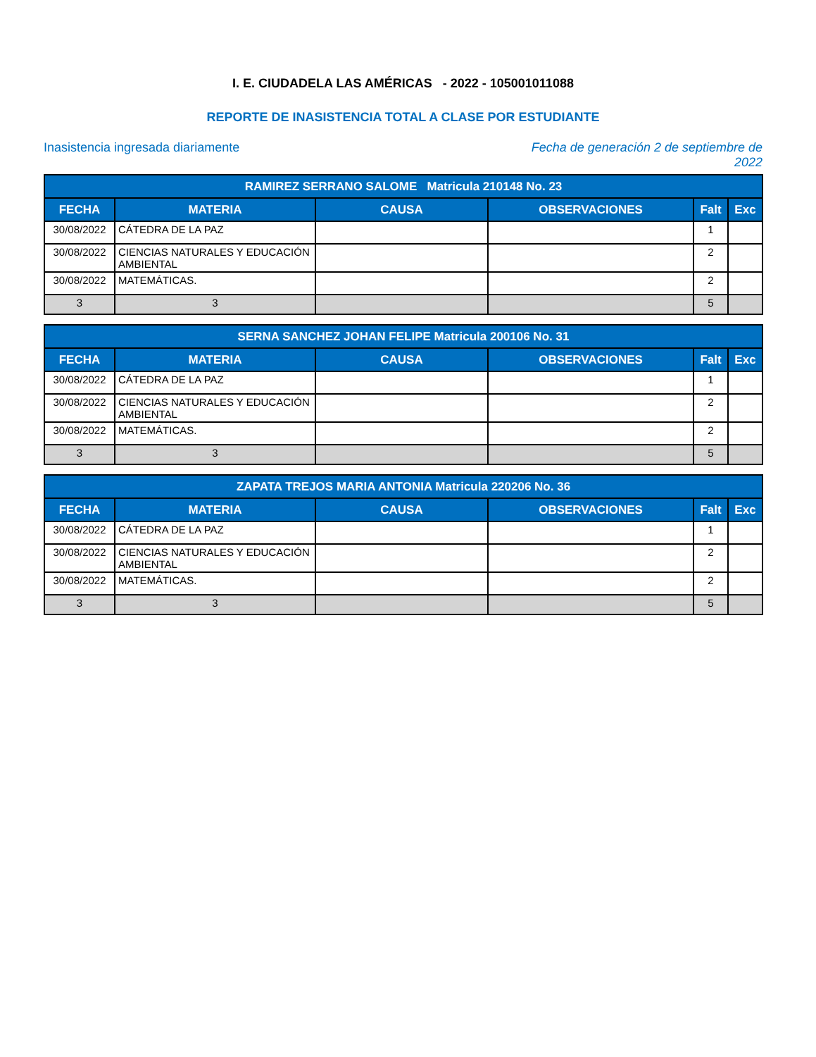I. E. CIUDADELA LAS AMÉRICAS - 2022 - 105001011088
REPORTE DE INASISTENCIA TOTAL A CLASE POR ESTUDIANTE
Inasistencia ingresada diariamente Fecha de generación 2 de septiembre de 2022
| RAMIREZ SERRANO SALOME Matricula 210148 No. 23 | | | | | |
| --- | --- | --- | --- | --- | --- |
| FECHA | MATERIA | CAUSA | OBSERVACIONES | Falt | Exc |
| 30/08/2022 | CÁTEDRA DE LA PAZ | | | 1 | |
| 30/08/2022 | CIENCIAS NATURALES Y EDUCACIÓN AMBIENTAL | | | 2 | |
| 30/08/2022 | MATEMÁTICAS. | | | 2 | |
| 3 | 3 | | | 5 | |
| SERNA SANCHEZ JOHAN FELIPE Matricula 200106 No. 31 | | | | | |
| --- | --- | --- | --- | --- | --- |
| FECHA | MATERIA | CAUSA | OBSERVACIONES | Falt | Exc |
| 30/08/2022 | CÁTEDRA DE LA PAZ | | | 1 | |
| 30/08/2022 | CIENCIAS NATURALES Y EDUCACIÓN AMBIENTAL | | | 2 | |
| 30/08/2022 | MATEMÁTICAS. | | | 2 | |
| 3 | 3 | | | 5 | |
| ZAPATA TREJOS MARIA ANTONIA Matricula 220206 No. 36 | | | | | |
| --- | --- | --- | --- | --- | --- |
| FECHA | MATERIA | CAUSA | OBSERVACIONES | Falt | Exc |
| 30/08/2022 | CÁTEDRA DE LA PAZ | | | 1 | |
| 30/08/2022 | CIENCIAS NATURALES Y EDUCACIÓN AMBIENTAL | | | 2 | |
| 30/08/2022 | MATEMÁTICAS. | | | 2 | |
| 3 | 3 | | | 5 | |